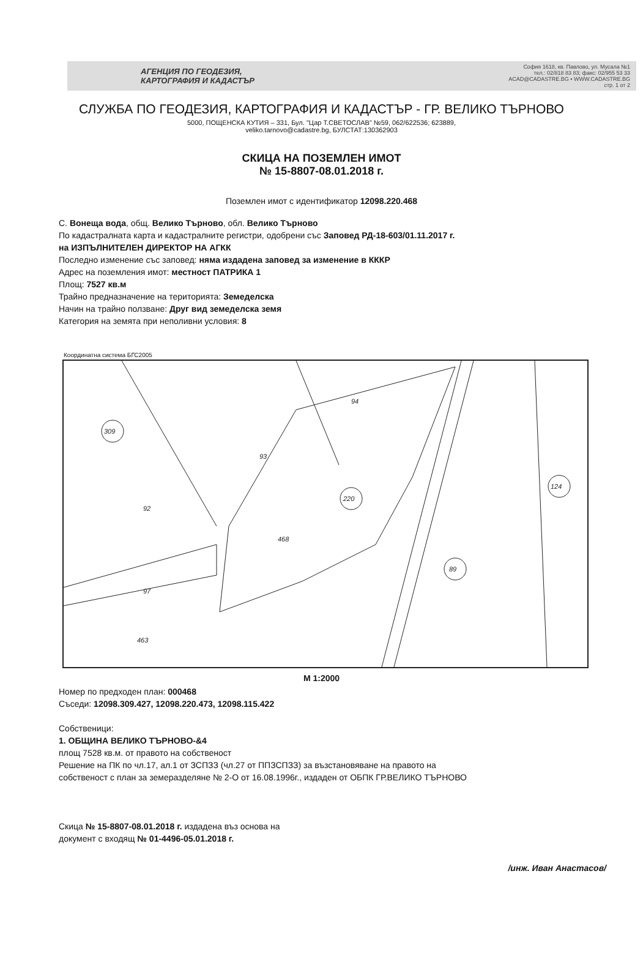АГЕНЦИЯ ПО ГЕОДЕЗИЯ,
КАРТОГРАФИЯ И КАДАСТЪР
София 1618, кв. Павлово, ул. Мусала №1
тел.: 02/818 83 83; факс: 02/955 53 33
ACAD@CADASTRE.BG • WWW.CADASTRE.BG
стр. 1 от 2
СЛУЖБА ПО ГЕОДЕЗИЯ, КАРТОГРАФИЯ И КАДАСТЪР - ГР. ВЕЛИКО ТЪРНОВО
5000, ПОЩЕНСКА КУТИЯ – 331, Бул. "Цар Т.СВЕТОСЛАВ" №59, 062/622536; 623889,
veliko.tarnovo@cadastre.bg, БУЛСТАТ:130362903
СКИЦА НА ПОЗЕМЛЕН ИМОТ
№ 15-8807-08.01.2018 г.
Поземлен имот с идентификатор 12098.220.468
С. Вонеща вода, общ. Велико Търново, обл. Велико Търново
По кадастралната карта и кадастралните регистри, одобрени със Заповед РД-18-603/01.11.2017 г.
на ИЗПЪЛНИТЕЛЕН ДИРЕКТОР НА АГКК
Последно изменение със заповед: няма издадена заповед за изменение в КККР
Адрес на поземления имот: местност ПАТРИКА 1
Площ: 7527 кв.м
Трайно предназначение на територията: Земеделска
Начин на трайно ползване: Друг вид земеделска земя
Категория на земята при неполивни условия: 8
Координатна система БГС2005
309
220
89
124
468
92
93
94
97
463
М 1:2000
Номер по предходен план: 000468
Съседи: 12098.309.427, 12098.220.473, 12098.115.422
Собственици:
1. ОБЩИНА ВЕЛИКО ТЪРНОВО-&4
площ 7528 кв.м. от правото на собственост
Решение на ПК по чл.17, ал.1 от ЗСПЗЗ (чл.27 от ППЗСПЗЗ) за възстановяване на правото на
собственост с план за земеразделяне № 2-О от 16.08.1996г., издаден от ОБПК ГР.ВЕЛИКО ТЪРНОВО
Скица № 15-8807-08.01.2018 г. издадена въз основа на
документ с входящ № 01-4496-05.01.2018 г.
/инж. Иван Анастасов/